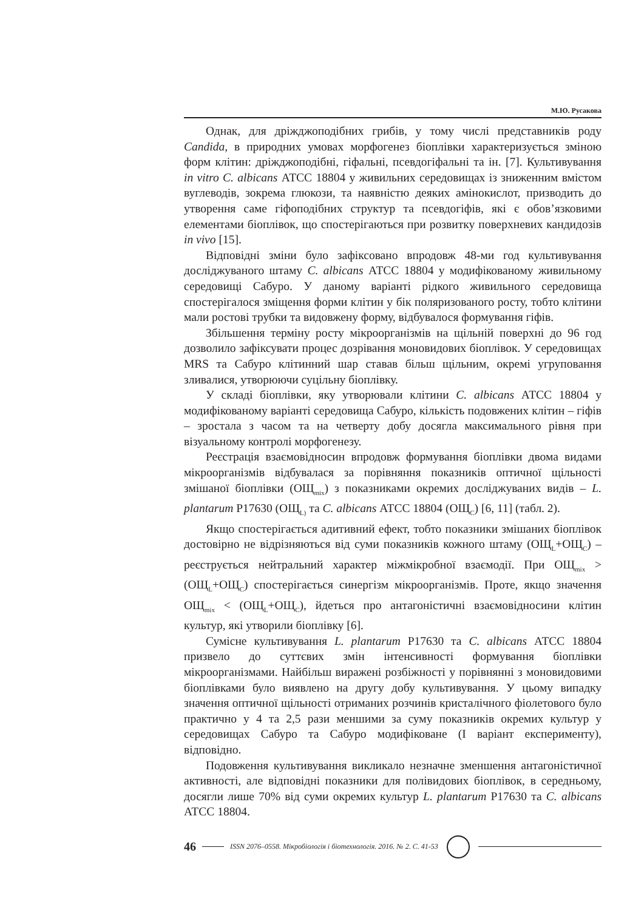М.Ю. Русакова
Однак, для дріжджоподібних грибів, у тому числі представників роду Candida, в природних умовах морфогенез біоплівки характеризується зміною форм клітин: дріжджоподібні, гіфальні, псевдогіфальні та ін. [7]. Культивування in vitro C. albicans АТСС 18804 у живильних середовищах із зниженним вмістом вуглеводів, зокрема глюкози, та наявністю деяких амінокислот, призводить до утворення саме гіфоподібних структур та псевдогіфів, які є обов’язковими елементами біоплівок, що спостерігаються при розвитку поверхневих кандидозів in vivo [15].
Відповідні зміни було зафіксовано впродовж 48-ми год культивування досліджуваного штаму C. albicans АТСС 18804 у модифікованому живильному середовищі Сабуро. У даному варіанті рідкого живильного середовища спостерігалося зміщення форми клітин у бік поляризованого росту, тобто клітини мали ростові трубки та видовжену форму, відбувалося формування гіфів.
Збільшення терміну росту мікроорганізмів на щільній поверхні до 96 год дозволило зафіксувати процес дозрівання моновидових біоплівок. У середовищах MRS та Сабуро клітинний шар ставав більш щільним, окремі угруповання зливалися, утворюючи суцільну біоплівку.
У складі біоплівки, яку утворювали клітини C. albicans АТСС 18804 у модифікованому варіанті середовища Сабуро, кількість подовжених клітин – гіфів – зростала з часом та на четверту добу досягла максимального рівня при візуальному контролі морфогенезу.
Реєстрація взаємовідносин впродовж формування біоплівки двома видами мікроорганізмів відбувалася за порівняння показників оптичної щільності змішаної біоплівки (ОЩ<sub>mix</sub>) з показниками окремих досліджуваних видів – L. plantarum Р17630 (ОЩ<sub>L)</sub> та C. albicans АТСС 18804 (ОЩ<sub>C</sub>) [6, 11] (табл. 2).
Якщо спостерігається адитивний ефект, тобто показники змішаних біоплівок достовірно не відрізняються від суми показників кожного штаму (ОЩ<sub>L</sub>+ОЩ<sub>C</sub>) – реєструється нейтральний характер міжмікробної взаємодії. При ОЩ<sub>mix</sub> > (ОЩ<sub>L</sub>+ОЩ<sub>C</sub>) спостерігається синергізм мікроорганізмів. Проте, якщо значення ОЩ<sub>mix</sub> < (ОЩ<sub>L</sub>+ОЩ<sub>C</sub>), йдеться про антагоністичні взаємовідносини клітин культур, які утворили біоплівку [6].
Сумісне культивування L. plantarum Р17630 та C. albicans АТСС 18804 призвело до суттєвих змін інтенсивності формування біоплівки мікроорганізмами. Найбільш виражені розбіжності у порівнянні з моновидовими біоплівками було виявлено на другу добу культивування. У цьому випадку значення оптичної щільності отриманих розчинів кристалічного фіолетового було практично у 4 та 2,5 рази меншими за суму показників окремих культур у середовищах Сабуро та Сабуро модифіковане (І варіант експерименту), відповідно.
Подовження культивування викликало незначне зменшення антагоністичної активності, але відповідні показники для полівидових біоплівок, в середньому, досягли лише 70% від суми окремих культур L. plantarum Р17630 та C. albicans АТСС 18804.
46
ISSN 2076–0558. Мікробіологія і біотехнологія. 2016. № 2. С. 41-53